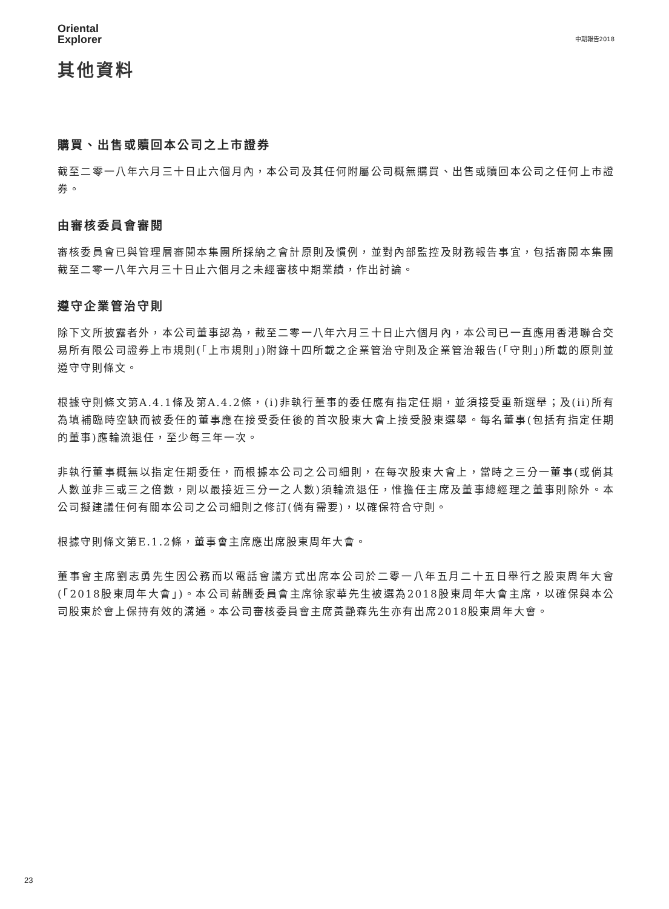Oriental
Explorer
中期報告2018
其他資料
購買、出售或贖回本公司之上市證券
截至二零一八年六月三十日止六個月內，本公司及其任何附屬公司概無購買、出售或贖回本公司之任何上市證券。
由審核委員會審閱
審核委員會已與管理層審閱本集團所採納之會計原則及慣例，並對內部監控及財務報告事宜，包括審閱本集團截至二零一八年六月三十日止六個月之未經審核中期業績，作出討論。
遵守企業管治守則
除下文所披露者外，本公司董事認為，截至二零一八年六月三十日止六個月內，本公司已一直應用香港聯合交易所有限公司證券上市規則(「上市規則」)附錄十四所載之企業管治守則及企業管治報告(「守則」)所載的原則並遵守守則條文。
根據守則條文第A.4.1條及第A.4.2條，(i)非執行董事的委任應有指定任期，並須接受重新選舉；及(ii)所有為填補臨時空缺而被委任的董事應在接受委任後的首次股東大會上接受股東選舉。每名董事(包括有指定任期的董事)應輪流退任，至少每三年一次。
非執行董事概無以指定任期委任，而根據本公司之公司細則，在每次股東大會上，當時之三分一董事(或倘其人數並非三或三之倍數，則以最接近三分一之人數)須輪流退任，惟擔任主席及董事總經理之董事則除外。本公司擬建議任何有關本公司之公司細則之修訂(倘有需要)，以確保符合守則。
根據守則條文第E.1.2條，董事會主席應出席股東周年大會。
董事會主席劉志勇先生因公務而以電話會議方式出席本公司於二零一八年五月二十五日舉行之股東周年大會(「2018股東周年大會」)。本公司薪酬委員會主席徐家華先生被選為2018股東周年大會主席，以確保與本公司股東於會上保持有效的溝通。本公司審核委員會主席黃艷森先生亦有出席2018股東周年大會。
23